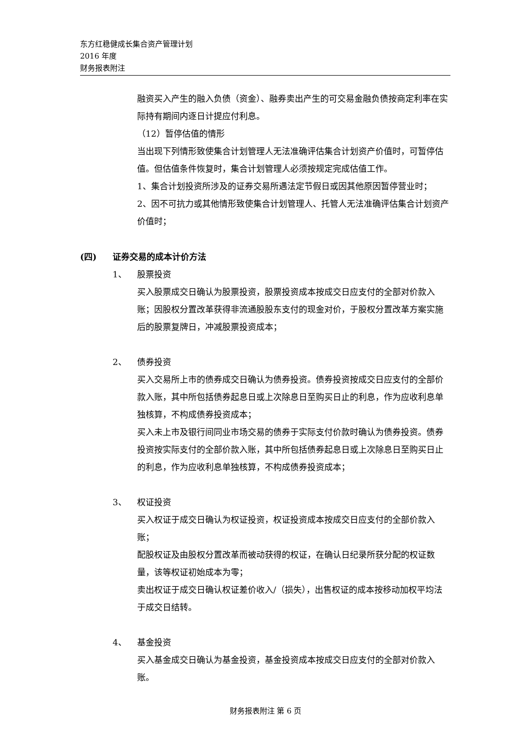东方红稳健成长集合资产管理计划
2016 年度
财务报表附注
融资买入产生的融入负债（资金）、融券卖出产生的可交易金融负债按商定利率在实际持有期间内逐日计提应付利息。
（12）暂停估值的情形
当出现下列情形致使集合计划管理人无法准确评估集合计划资产价值时，可暂停估值。但估值条件恢复时，集合计划管理人必须按规定完成估值工作。
1、集合计划投资所涉及的证券交易所遇法定节假日或因其他原因暂停营业时；
2、因不可抗力或其他情形致使集合计划管理人、托管人无法准确评估集合计划资产价值时；
(四) 证券交易的成本计价方法
1、 股票投资
买入股票成交日确认为股票投资，股票投资成本按成交日应支付的全部对价款入账；因股权分置改革获得非流通股股东支付的现金对价，于股权分置改革方案实施后的股票复牌日，冲减股票投资成本；
2、 债券投资
买入交易所上市的债券成交日确认为债券投资。债券投资按成交日应支付的全部价款入账，其中所包括债券起息日或上次除息日至购买日止的利息，作为应收利息单独核算，不构成债券投资成本；
买入未上市及银行间同业市场交易的债券于实际支付价款时确认为债券投资。债券投资按实际支付的全部价款入账，其中所包括债券起息日或上次除息日至购买日止的利息，作为应收利息单独核算，不构成债券投资成本；
3、 权证投资
买入权证于成交日确认为权证投资，权证投资成本按成交日应支付的全部价款入账；
配股权证及由股权分置改革而被动获得的权证，在确认日纪录所获分配的权证数量，该等权证初始成本为零；
卖出权证于成交日确认权证差价收入/（损失），出售权证的成本按移动加权平均法于成交日结转。
4、 基金投资
买入基金成交日确认为基金投资，基金投资成本按成交日应支付的全部对价款入账。
财务报表附注 第 6 页